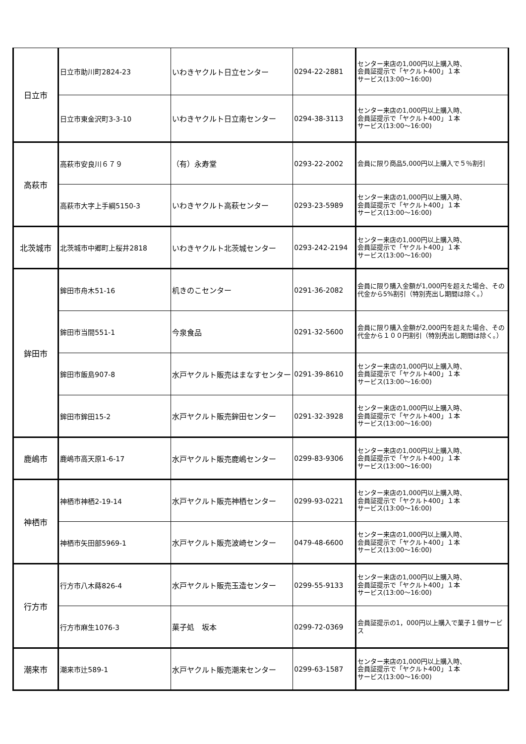| 日立市 | 日立市助川町2824-23 | いわきヤクルト日立センター | 0294-22-2881 | センター来店の1,000円以上購入時、 会員証提示で「ヤクルト400」１本 サービス(13:00〜16:00) |
| | 日立市東金沢町3-3-10 | いわきヤクルト日立南センター | 0294-38-3113 | センター来店の1,000円以上購入時、 会員証提示で「ヤクルト400」１本 サービス(13:00〜16:00) |
| 高萩市 | 高萩市安良川６７９ | （有）永寿堂 | 0293-22-2002 | 会員に限り商品5,000円以上購入で５％割引 |
| | 高萩市大字上手綱5150-3 | いわきヤクルト高萩センター | 0293-23-5989 | センター来店の1,000円以上購入時、 会員証提示で「ヤクルト400」１本 サービス(13:00〜16:00) |
| 北茨城市 | 北茨城市中郷町上桜井2818 | いわきヤクルト北茨城センター | 0293-242-2194 | センター来店の1,000円以上購入時、 会員証提示で「ヤクルト400」１本 サービス(13:00〜16:00) |
| 鉾田市 | 鉾田市舟木51-16 | 机きのこセンター | 0291-36-2082 | 会員に限り購入金額が1,000円を超えた場合、その代金から5%割引（特別売出し期間は除く。） |
| | 鉾田市当間551-1 | 今泉食品 | 0291-32-5600 | 会員に限り購入金額が2,000円を超えた場合、その代金から１００円割引（特別売出し期間は除く。） |
| | 鉾田市飯島907-8 | 水戸ヤクルト販売はまなすセンター | 0291-39-8610 | センター来店の1,000円以上購入時、 会員証提示で「ヤクルト400」１本 サービス(13:00〜16:00) |
| | 鉾田市鉾田15-2 | 水戸ヤクルト販売鉾田センター | 0291-32-3928 | センター来店の1,000円以上購入時、 会員証提示で「ヤクルト400」１本 サービス(13:00〜16:00) |
| 鹿嶋市 | 鹿嶋市高天原1-6-17 | 水戸ヤクルト販売鹿嶋センター | 0299-83-9306 | センター来店の1,000円以上購入時、 会員証提示で「ヤクルト400」１本 サービス(13:00〜16:00) |
| 神栖市 | 神栖市神栖2-19-14 | 水戸ヤクルト販売神栖センター | 0299-93-0221 | センター来店の1,000円以上購入時、 会員証提示で「ヤクルト400」１本 サービス(13:00〜16:00) |
| | 神栖市矢田部5969-1 | 水戸ヤクルト販売波崎センター | 0479-48-6600 | センター来店の1,000円以上購入時、 会員証提示で「ヤクルト400」１本 サービス(13:00〜16:00) |
| 行方市 | 行方市八木蒔826-4 | 水戸ヤクルト販売玉造センター | 0299-55-9133 | センター来店の1,000円以上購入時、 会員証提示で「ヤクルト400」１本 サービス(13:00〜16:00) |
| | 行方市麻生1076-3 | 菓子処 坂本 | 0299-72-0369 | 会員証提示の1，000円以上購入で菓子１個サービス |
| 潮来市 | 潮来市辻589-1 | 水戸ヤクルト販売潮来センター | 0299-63-1587 | センター来店の1,000円以上購入時、 会員証提示で「ヤクルト400」１本 サービス(13:00〜16:00) |